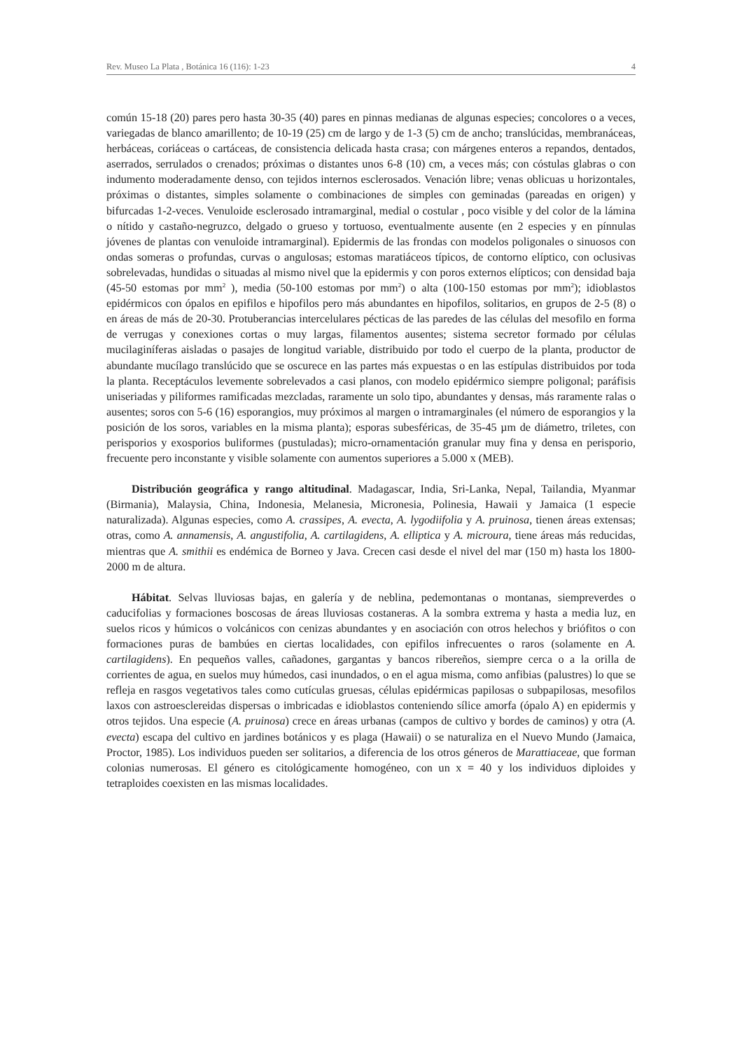Rev. Museo La Plata , Botánica 16 (116): 1-23 4
común 15-18 (20) pares pero hasta 30-35 (40) pares en pinnas medianas de algunas especies; concolores o a veces, variegadas de blanco amarillento; de 10-19 (25) cm de largo y de 1-3 (5) cm de ancho; translúcidas, membranáceas, herbáceas, coriáceas o cartáceas, de consistencia delicada hasta crasa; con márgenes enteros a repandos, dentados, aserrados, serrulados o crenados; próximas o distantes unos 6-8 (10) cm, a veces más; con cóstulas glabras o con indumento moderadamente denso, con tejidos internos esclerosados. Venación libre; venas oblicuas u horizontales, próximas o distantes, simples solamente o combinaciones de simples con geminadas (pareadas en origen) y bifurcadas 1-2-veces. Venuloide esclerosado intramarginal, medial o costular , poco visible y del color de la lámina o nítido y castaño-negruzco, delgado o grueso y tortuoso, eventualmente ausente (en 2 especies y en pínnulas jóvenes de plantas con venuloide intramarginal). Epidermis de las frondas con modelos poligonales o sinuosos con ondas someras o profundas, curvas o angulosas; estomas maratiáceos típicos, de contorno elíptico, con oclusivas sobrelevadas, hundidas o situadas al mismo nivel que la epidermis y con poros externos elípticos; con densidad baja (45-50 estomas por mm<sup>2</sup> ), media (50-100 estomas por mm<sup>2</sup>) o alta (100-150 estomas por mm<sup>2</sup>); idioblastos epidérmicos con ópalos en epifilos e hipofilos pero más abundantes en hipofilos, solitarios, en grupos de 2-5 (8) o en áreas de más de 20-30. Protuberancias intercelulares pécticas de las paredes de las células del mesofilo en forma de verrugas y conexiones cortas o muy largas, filamentos ausentes; sistema secretor formado por células mucilaginíferas aisladas o pasajes de longitud variable, distribuido por todo el cuerpo de la planta, productor de abundante mucílago translúcido que se oscurece en las partes más expuestas o en las estípulas distribuidos por toda la planta. Receptáculos levemente sobrelevados a casi planos, con modelo epidérmico siempre poligonal; paráfisis uniseriadas y piliformes ramificadas mezcladas, raramente un solo tipo, abundantes y densas, más raramente ralas o ausentes; soros con 5-6 (16) esporangios, muy próximos al margen o intramarginales (el número de esporangios y la posición de los soros, variables en la misma planta); esporas subesféricas, de 35-45 µm de diámetro, triletes, con perisporios y exosporios buliformes (pustuladas); micro-ornamentación granular muy fina y densa en perisporio, frecuente pero inconstante y visible solamente con aumentos superiores a 5.000 x (MEB).
Distribución geográfica y rango altitudinal. Madagascar, India, Sri-Lanka, Nepal, Tailandia, Myanmar (Birmania), Malaysia, China, Indonesia, Melanesia, Micronesia, Polinesia, Hawaii y Jamaica (1 especie naturalizada). Algunas especies, como A. crassipes, A. evecta, A. lygodiifolia y A. pruinosa, tienen áreas extensas; otras, como A. annamensis, A. angustifolia, A. cartilagidens, A. elliptica y A. microura, tiene áreas más reducidas, mientras que A. smithii es endémica de Borneo y Java. Crecen casi desde el nivel del mar (150 m) hasta los 1800-2000 m de altura.
Hábitat. Selvas lluviosas bajas, en galería y de neblina, pedemontanas o montanas, siempreverdes o caducifolias y formaciones boscosas de áreas lluviosas costaneras. A la sombra extrema y hasta a media luz, en suelos ricos y húmicos o volcánicos con cenizas abundantes y en asociación con otros helechos y briófitos o con formaciones puras de bambúes en ciertas localidades, con epifilos infrecuentes o raros (solamente en A. cartilagidens). En pequeños valles, cañadones, gargantas y bancos ribereños, siempre cerca o a la orilla de corrientes de agua, en suelos muy húmedos, casi inundados, o en el agua misma, como anfibias (palustres) lo que se refleja en rasgos vegetativos tales como cutículas gruesas, células epidérmicas papilosas o subpapilosas, mesofilos laxos con astroesclereidas dispersas o imbricadas e idioblastos conteniendo sílice amorfa (ópalo A) en epidermis y otros tejidos. Una especie (A. pruinosa) crece en áreas urbanas (campos de cultivo y bordes de caminos) y otra (A. evecta) escapa del cultivo en jardines botánicos y es plaga (Hawaii) o se naturaliza en el Nuevo Mundo (Jamaica, Proctor, 1985). Los individuos pueden ser solitarios, a diferencia de los otros géneros de Marattiaceae, que forman colonias numerosas. El género es citológicamente homogéneo, con un x = 40 y los individuos diploides y tetraploides coexisten en las mismas localidades.